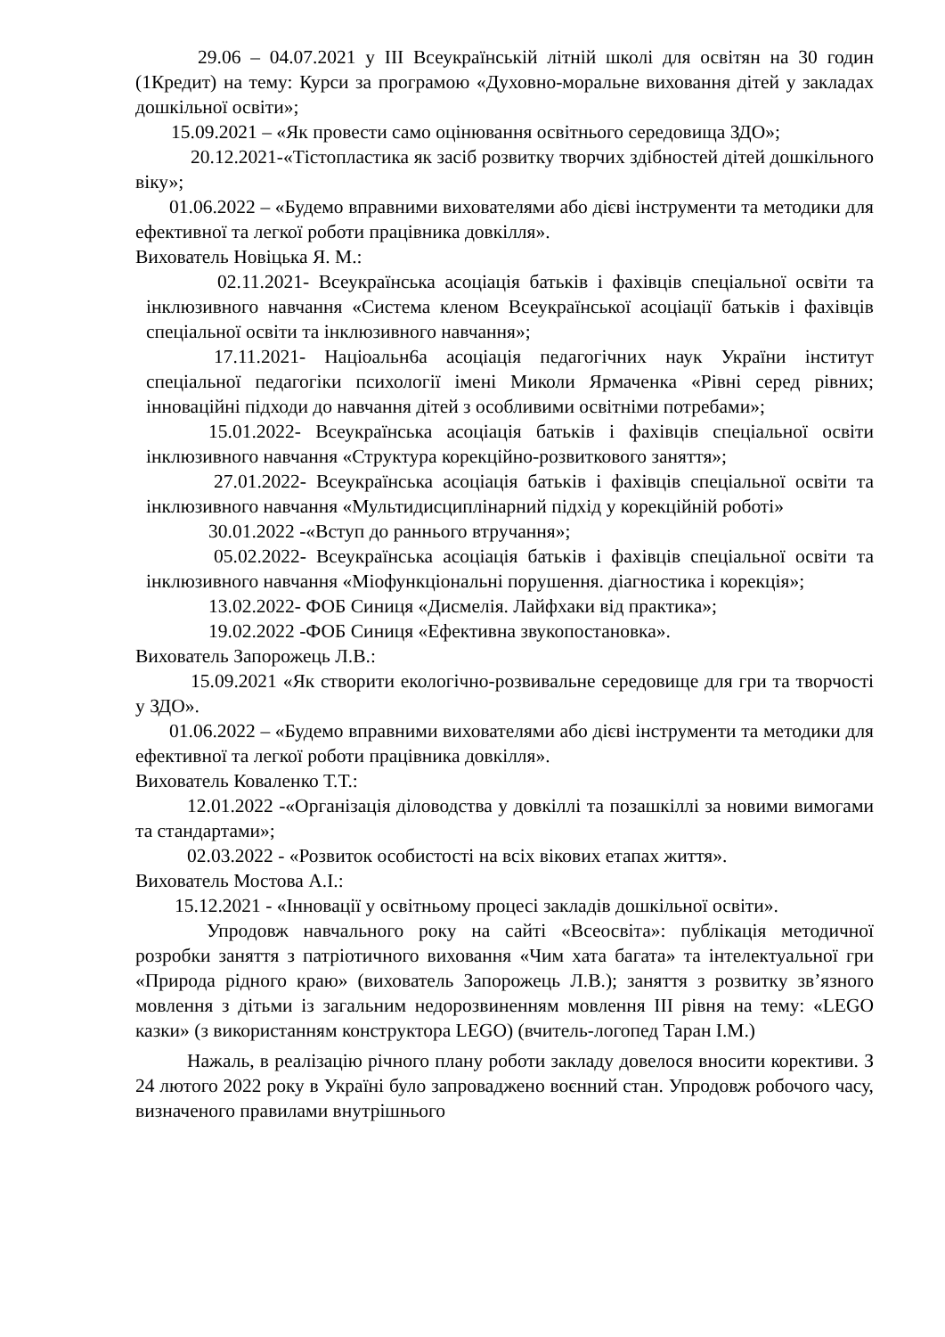29.06 – 04.07.2021 у ІІІ Всеукраїнській літній школі для освітян на 30 годин (1Кредит) на тему: Курси за програмою «Духовно-моральне виховання дітей у закладах дошкільної освіти»;
15.09.2021 – «Як провести само оцінювання освітнього середовища ЗДО»;
20.12.2021-«Тістопластика як засіб розвитку творчих здібностей дітей дошкільного віку»;
01.06.2022 – «Будемо вправними вихователями або дієві інструменти та методики для ефективної та легкої роботи працівника довкілля».
Вихователь Новіцька Я. М.:
02.11.2021- Всеукраїнська асоціація батьків і фахівців спеціальної освіти та інклюзивного навчання «Система кленом Всеукраїнської асоціації батьків і фахівців спеціальної освіти та інклюзивного навчання»;
17.11.2021- Націоальн6а асоціація педагогічних наук України інститут спеціальної педагогіки психології імені Миколи Ярмаченка «Рівні серед рівних; інноваційні підходи до навчання дітей з особливими освітніми потребами»;
15.01.2022- Всеукраїнська асоціація батьків і фахівців спеціальної освіти інклюзивного навчання «Структура корекційно-розвиткового заняття»;
27.01.2022- Всеукраїнська асоціація батьків і фахівців спеціальної освіти та інклюзивного навчання «Мультидисциплінарний підхід у корекційній роботі»
30.01.2022 -«Вступ до раннього втручання»;
05.02.2022- Всеукраїнська асоціація батьків і фахівців спеціальної освіти та інклюзивного навчання «Міофункціональні порушення. діагностика і корекція»;
13.02.2022- ФОБ Синиця «Дисмелія. Лайфхаки від практика»;
19.02.2022 -ФОБ Синиця «Ефективна звукопостановка».
Вихователь Запорожець Л.В.:
15.09.2021 «Як створити екологічно-розвивальне середовище для гри та творчості у ЗДО».
01.06.2022 – «Будемо вправними вихователями або дієві інструменти та методики для ефективної та легкої роботи працівника довкілля».
Вихователь Коваленко Т.Т.:
12.01.2022 -«Організація діловодства у довкіллі та позашкіллі за новими вимогами та стандартами»;
02.03.2022 - «Розвиток особистості на всіх вікових етапах життя».
Вихователь Мостова А.І.:
15.12.2021 - «Інновації у освітньому процесі закладів дошкільної освіти».
Упродовж навчального року на сайті «Всеосвіта»: публікація методичної розробки заняття з патріотичного виховання «Чим хата багата» та інтелектуальної гри «Природа рідного краю» (вихователь Запорожець Л.В.); заняття з розвитку зв’язного мовлення з дітьми із загальним недорозвиненням мовлення ІІІ рівня на тему: «LEGO казки» (з використанням конструктора LEGO) (вчитель-логопед Таран І.М.)
Нажаль, в реалізацію річного плану роботи закладу довелося вносити корективи. З 24 лютого 2022 року в Україні було запроваджено воєнний стан. Упродовж робочого часу, визначеного правилами внутрішнього